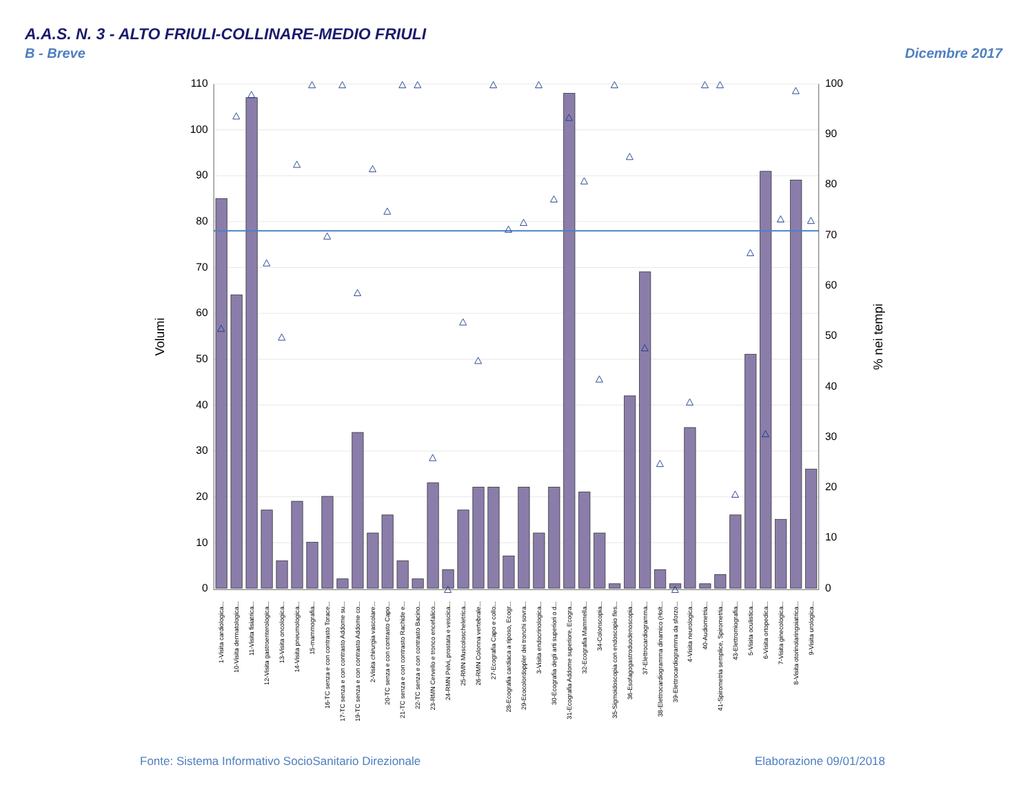A.A.S. N. 3 - ALTO FRIULI-COLLINARE-MEDIO FRIULI
B - Breve Dicembre 2017
110
100
90
80
70
60
50
40
30
20
10
0
100
90
80
70
60
50
40
30
20
10
0
Volumi
% nei tempi
1-Visita cardiologica...
10-Visita dermatologica...
11-Visita fisiatrica...
12-Visita gastroenterologica...
13-Visita oncologica...
14-Visita pneumologica...
15-mammografia...
16-TC senza e con contrasto Torace...
17-TC senza e con contrasto Addome su...
19-TC senza e con contrasto Addome co...
2-Visita chirurgia vascolare...
20-TC senza e con contrasto Capo...
21-TC senza e con contrasto Rachide e...
22-TC senza e con contrasto Bacino...
23-RMN Cervello e tronco encefalico...
24-RMN Pelvi, prostata e vescica...
25-RMN Muscoloscheletrica...
26-RMN Colonna vertebrale...
27-Ecografia Capo e collo...
28-Ecografia cardiaca a riposo, Ecogr...
29-Ecocolordoppler dei tronchi sovra...
3-Visita endocrinologica...
30-Ecografia degli arti superiori o d...
31-Ecografia Addome superiore, Ecogra...
32-Ecografia Mammella...
34-Colonscopia...
35-Sigmoidoscopia con endoscopio fles...
36-Esofagogastroduodenoscopia...
37-Elettrocardiogramma...
38-Elettrocardiogramma dinamico (Holt...
39-Elettrocardiogramma da sforzo...
4-Visita neurologica...
40-Audiometria...
41-Spirometria semplice, Spirometria...
43-Elettromiografia...
5-Visita oculistica...
6-Visita ortopedica...
7-Visita ginecologica...
8-Visita otorinolaringoiatrica...
9-Visita urologica...
Fonte: Sistema Informativo SocioSanitario Direzionale
Elaborazione 09/01/2018